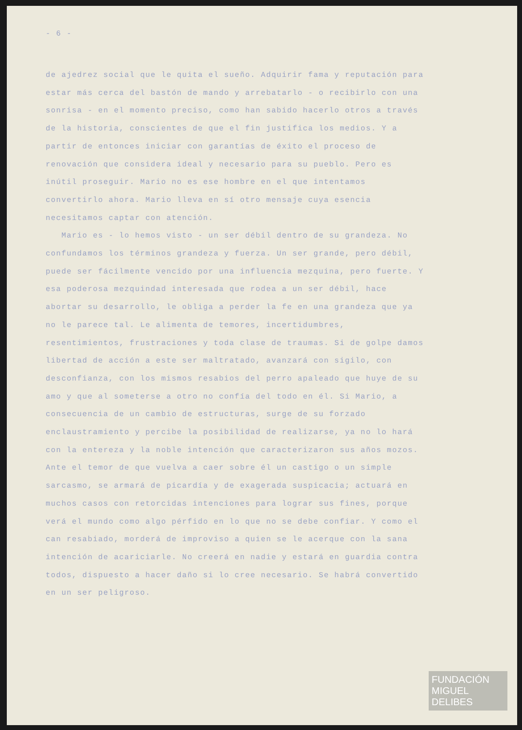- 6 -
de ajedrez social que le quita el sueño. Adquirir fama y reputación para estar más cerca del bastón de mando y arrebatarlo - o recibirlo con una sonrisa - en el momento preciso, como han sabido hacerlo otros a través de la historia, conscientes de que el fin justifica los medios. Y a partir de entonces iniciar con garantías de éxito el proceso de renovación que considera ideal y necesario para su pueblo. Pero es inútil proseguir. Mario no es ese hombre en el que intentamos convertirlo ahora. Mario lleva en sí otro mensaje cuya esencia necesitamos captar con atención.
Mario es - lo hemos visto - un ser débil dentro de su grandeza. No confundamos los términos grandeza y fuerza. Un ser grande, pero débil, puede ser fácilmente vencido por una influencia mezquina, pero fuerte. Y esa poderosa mezquindad interesada que rodea a un ser débil, hace abortar su desarrollo, le obliga a perder la fe en una grandeza que ya no le parece tal. Le alimenta de temores, incertidumbres, resentimientos, frustraciones y toda clase de traumas. Si de golpe damos libertad de acción a este ser maltratado, avanzará con sigilo, con desconfianza, con los mismos resabios del perro apaleado que huye de su amo y que al someterse a otro no confía del todo en él. Si Mario, a consecuencia de un cambio de estructuras, surge de su forzado enclaustramiento y percibe la posibilidad de realizarse, ya no lo hará con la entereza y la noble intención que caracterizaron sus años mozos. Ante el temor de que vuelva a caer sobre él un castigo o un simple sarcasmo, se armará de picardía y de exagerada suspicacia; actuará en muchos casos con retorcidas intenciones para lograr sus fines, porque verá el mundo como algo pérfido en lo que no se debe confiar. Y como el can resabiado, morderá de improviso a quien se le acerque con la sana intención de acariciarle. No creerá en nadie y estará en guardia contra todos, dispuesto a hacer daño si lo cree necesario. Se habrá convertido en un ser peligroso.
FUNDACIÓN MIGUEL DELIBES